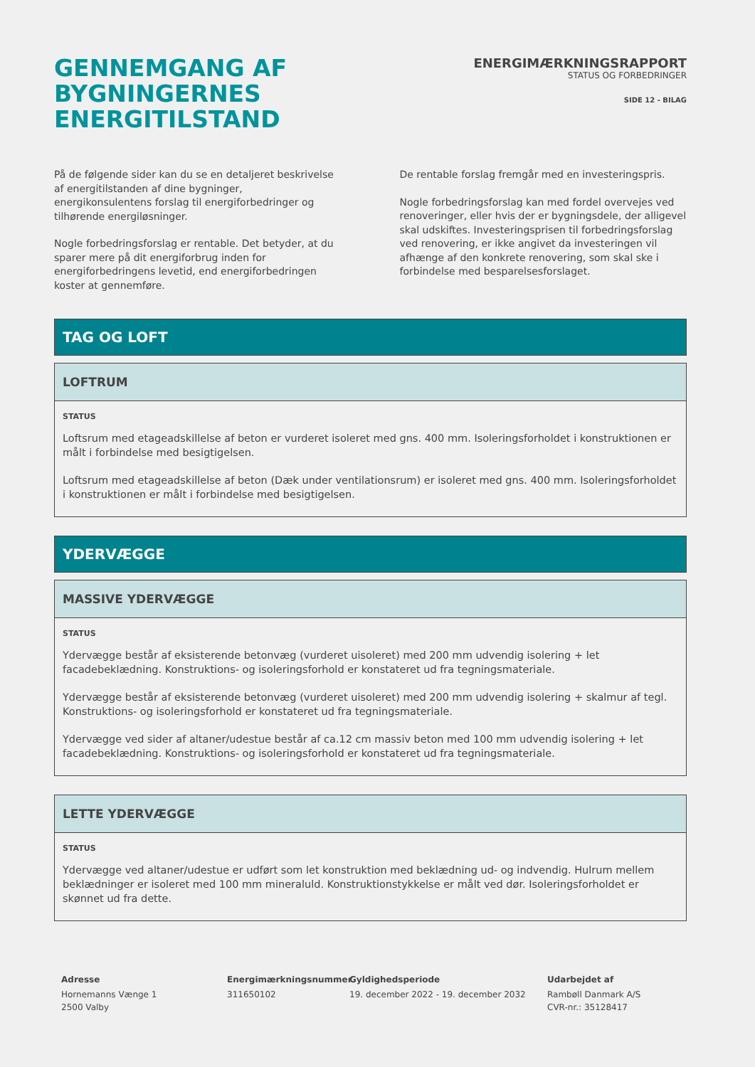GENNEMGANG AF
BYGNINGERNES ENERGITILSTAND
ENERGIMÆRKNINGSRAPPORT
STATUS OG FORBEDRINGER
SIDE 12 - BILAG
På de følgende sider kan du se en detaljeret beskrivelse af energitilstanden af dine bygninger, energikonsulentens forslag til energiforbedringer og tilhørende energiløsninger.
Nogle forbedringsforslag er rentable. Det betyder, at du sparer mere på dit energiforbrug inden for energiforbedringens levetid, end energiforbedringen koster at gennemføre.
De rentable forslag fremgår med en investeringspris.
Nogle forbedringsforslag kan med fordel overvejes ved renoveringer, eller hvis der er bygningsdele, der alligevel skal udskiftes. Investeringsprisen til forbedringsforslag ved renovering, er ikke angivet da investeringen vil afhænge af den konkrete renovering, som skal ske i forbindelse med besparelsesforslaget.
TAG OG LOFT
LOFTRUM
STATUS
Loftsrum med etageadskillelse af beton er vurderet isoleret med gns. 400 mm. Isoleringsforholdet i konstruktionen er målt i forbindelse med besigtigelsen.
Loftsrum med etageadskillelse af beton (Dæk under ventilationsrum) er isoleret med gns. 400 mm. Isoleringsforholdet i konstruktionen er målt i forbindelse med besigtigelsen.
YDERVÆGGE
MASSIVE YDERVÆGGE
STATUS
Ydervægge består af eksisterende betonvæg (vurderet uisoleret) med 200 mm udvendig isolering + let facadebeklædning. Konstruktions- og isoleringsforhold er konstateret ud fra tegningsmateriale.
Ydervægge består af eksisterende betonvæg (vurderet uisoleret) med 200 mm udvendig isolering + skalmur af tegl. Konstruktions- og isoleringsforhold er konstateret ud fra tegningsmateriale.
Ydervægge ved sider af altaner/udestue består af ca.12 cm massiv beton med 100 mm udvendig isolering + let facadebeklædning. Konstruktions- og isoleringsforhold er konstateret ud fra tegningsmateriale.
LETTE YDERVÆGGE
STATUS
Ydervægge ved altaner/udestue er udført som let konstruktion med beklædning ud- og indvendig. Hulrum mellem beklædninger er isoleret med 100 mm mineraluld. Konstruktionstykkelse er målt ved dør. Isoleringsforholdet er skønnet ud fra dette.
Adresse
Hornemanns Vænge 1
2500 Valby
Energimærkningsnummer
311650102
Gyldighedsperiode
19. december 2022 - 19. december 2032
Udarbejdet af
Rambøll Danmark A/S
CVR-nr.: 35128417